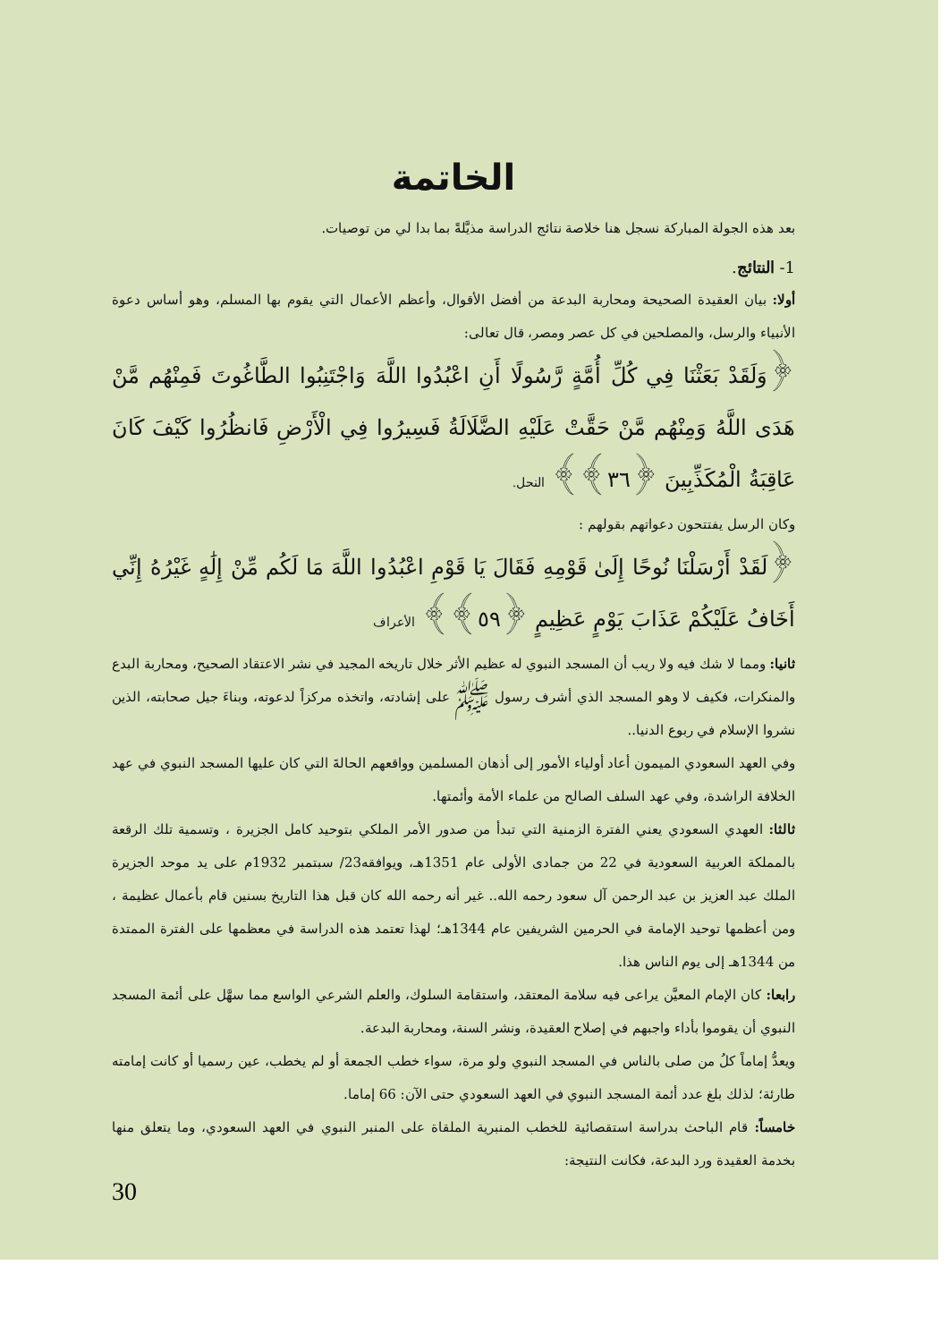الخاتمة
بعد هذه الجولة المباركة نسجل هنا خلاصة نتائج الدراسة مذيَّلةً بما بدا لي من توصيات.
1- النتائج.
أولا: بيان العقيدة الصحيحة ومحاربة البدعة من أفضل الأقوال، وأعظم الأعمال التي يقوم بها المسلم، وهو أساس دعوة الأنبياء والرسل، والمصلحين في كل عصر ومصر، قال تعالى:
﴿وَلَقَدْ بَعَثْنَا فِي كُلِّ أُمَّةٍ رَّسُولًا أَنِ اعْبُدُوا اللَّهَ وَاجْتَنِبُوا الطَّاغُوتَ فَمِنْهُم مَّنْ هَدَى اللَّهُ وَمِنْهُم مَّنْ حَقَّتْ عَلَيْهِ الضَّلَالَةُ فَسِيرُوا فِي الْأَرْضِ فَانظُرُوا كَيْفَ كَانَ عَاقِبَةُ الْمُكَذِّبِينَ ﴿٣٦﴾﴾ النحل.
وكان الرسل يفتتحون دعواتهم بقولهم :
﴿لَقَدْ أَرْسَلْنَا نُوحًا إِلَىٰ قَوْمِهِ فَقَالَ يَا قَوْمِ اعْبُدُوا اللَّهَ مَا لَكُم مِّنْ إِلَٰهٍ غَيْرُهُ إِنِّي أَخَافُ عَلَيْكُمْ عَذَابَ يَوْمٍ عَظِيمٍ ﴿٥٩﴾﴾ الأعراف
ثانيا: ومما لا شك فيه ولا ريب أن المسجد النبوي له عظيم الأثر خلال تاريخه المجيد في نشر الاعتقاد الصحيح، ومحاربة البدع والمنكرات، فكيف لا وهو المسجد الذي أشرف رسول ﷺ على إشادته، واتخذه مركزاً لدعوته، وبناءَ جيل صحابته، الذين نشروا الإسلام في ربوع الدنيا..
وفي العهد السعودي الميمون أعاد أولياء الأمور إلى أذهان المسلمين وواقعهم الحالةَ التي كان عليها المسجد النبوي في عهد الخلافة الراشدة، وفي عهد السلف الصالح من علماء الأمة وأئمتها.
ثالثا: العهدي السعودي يعني الفترة الزمنية التي تبدأ من صدور الأمر الملكي بتوحيد كامل الجزيرة ، وتسمية تلك الرقعة بالمملكة العربية السعودية في 22 من جمادى الأولى عام 1351هـ، ويوافقه23/ سبتمبر 1932م على يد موحد الجزيرة الملك عبد العزيز بن عبد الرحمن آل سعود رحمه الله.. غير أنه رحمه الله كان قبل هذا التاريخ بسنين قام بأعمال عظيمة ، ومن أعظمها توحيد الإمامة في الحرمين الشريفين عام 1344هـ؛ لهذا تعتمد هذه الدراسة في معظمها على الفترة الممتدة من 1344هـ إلى يوم الناس هذا.
رابعا: كان الإمام المعيَّن يراعى فيه سلامة المعتقد، واستقامة السلوك، والعلم الشرعي الواسع مما سهَّل على أئمة المسجد النبوي أن يقوموا بأداء واجبهم في إصلاح العقيدة، ونشر السنة، ومحاربة البدعة.
ويعدُّ إماماً كلُ من صلى بالناس في المسجد النبوي ولو مرة، سواء خطب الجمعة أو لم يخطب، عين رسميا أو كانت إمامته طارئة؛ لذلك بلغ عدد أئمة المسجد النبوي في العهد السعودي حتى الآن: 66 إماما.
خامساً: قام الباحث بدراسة استقصائية للخطب المنبرية الملقاة على المنبر النبوي في العهد السعودي، وما يتعلق منها بخدمة العقيدة ورد البدعة، فكانت النتيجة:
30